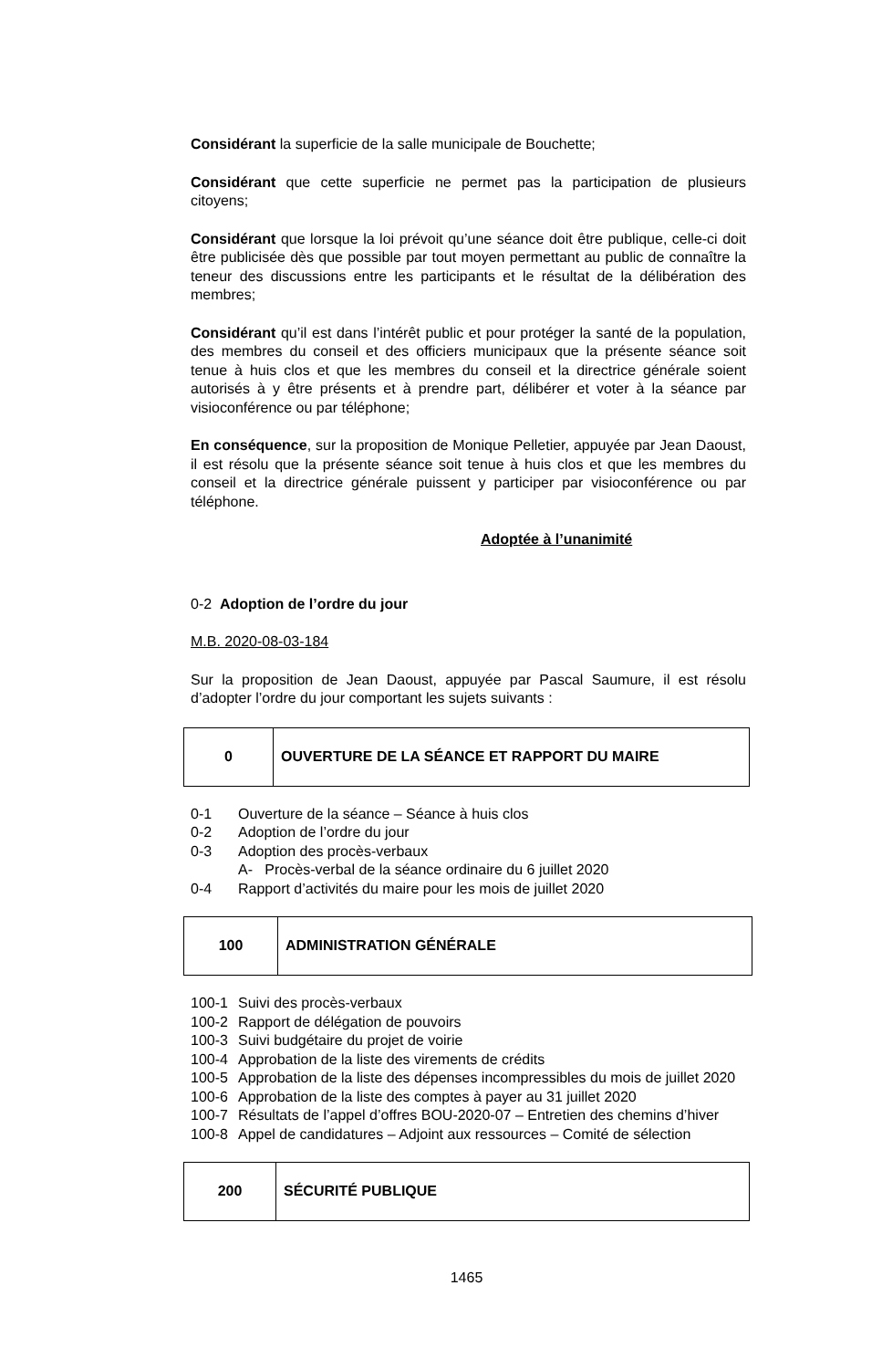Considérant la superficie de la salle municipale de Bouchette;
Considérant que cette superficie ne permet pas la participation de plusieurs citoyens;
Considérant que lorsque la loi prévoit qu’une séance doit être publique, celle-ci doit être publicisée dès que possible par tout moyen permettant au public de connaître la teneur des discussions entre les participants et le résultat de la délibération des membres;
Considérant qu’il est dans l’intérêt public et pour protéger la santé de la population, des membres du conseil et des officiers municipaux que la présente séance soit tenue à huis clos et que les membres du conseil et la directrice générale soient autorisés à y être présents et à prendre part, délibérer et voter à la séance par visioconférence ou par téléphone;
En conséquence, sur la proposition de Monique Pelletier, appuyée par Jean Daoust, il est résolu que la présente séance soit tenue à huis clos et que les membres du conseil et la directrice générale puissent y participer par visioconférence ou par téléphone.
Adoptée à l’unanimité
0-2 Adoption de l’ordre du jour
M.B. 2020-08-03-184
Sur la proposition de Jean Daoust, appuyée par Pascal Saumure, il est résolu d’adopter l’ordre du jour comportant les sujets suivants :
| 0 | OUVERTURE DE LA SÉANCE ET RAPPORT DU MAIRE |
0-1 Ouverture de la séance – Séance à huis clos
0-2 Adoption de l’ordre du jour
0-3 Adoption des procès-verbaux
A- Procès-verbal de la séance ordinaire du 6 juillet 2020
0-4 Rapport d’activités du maire pour les mois de juillet 2020
| 100 | ADMINISTRATION GÉNÉRALE |
100-1 Suivi des procès-verbaux
100-2 Rapport de délégation de pouvoirs
100-3 Suivi budgétaire du projet de voirie
100-4 Approbation de la liste des virements de crédits
100-5 Approbation de la liste des dépenses incompressibles du mois de juillet 2020
100-6 Approbation de la liste des comptes à payer au 31 juillet 2020
100-7 Résultats de l’appel d’offres BOU-2020-07 – Entretien des chemins d’hiver
100-8 Appel de candidatures – Adjoint aux ressources – Comité de sélection
| 200 | SÉCURITÉ PUBLIQUE |
1465